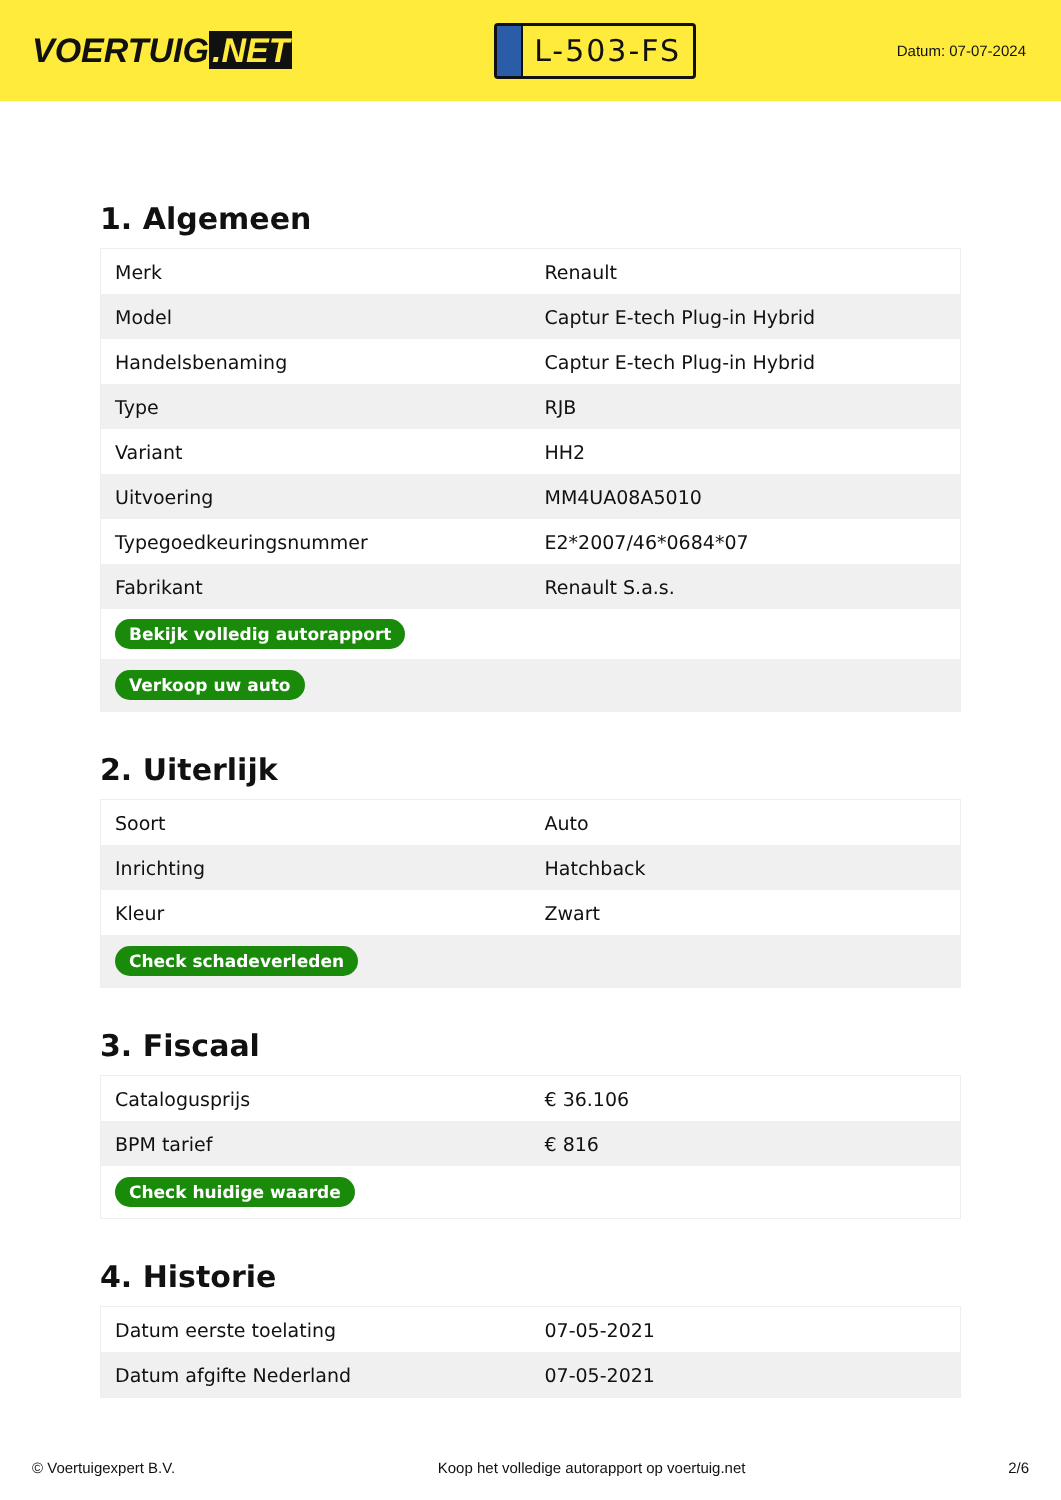VOERTUIG.NET
L-503-FS
Datum: 07-07-2024
1. Algemeen
| Merk | Renault |
| Model | Captur E-tech Plug-in Hybrid |
| Handelsbenaming | Captur E-tech Plug-in Hybrid |
| Type | RJB |
| Variant | HH2 |
| Uitvoering | MM4UA08A5010 |
| Typegoedkeuringsnummer | E2*2007/46*0684*07 |
| Fabrikant | Renault S.a.s. |
| Bekijk volledig autorapport | |
| Verkoop uw auto | |
2. Uiterlijk
| Soort | Auto |
| Inrichting | Hatchback |
| Kleur | Zwart |
| Check schadeverleden | |
3. Fiscaal
| Catalogusprijs | € 36.106 |
| BPM tarief | € 816 |
| Check huidige waarde | |
4. Historie
| Datum eerste toelating | 07-05-2021 |
| Datum afgifte Nederland | 07-05-2021 |
© Voertuigexpert B.V. Koop het volledige autorapport op voertuig.net 2/6